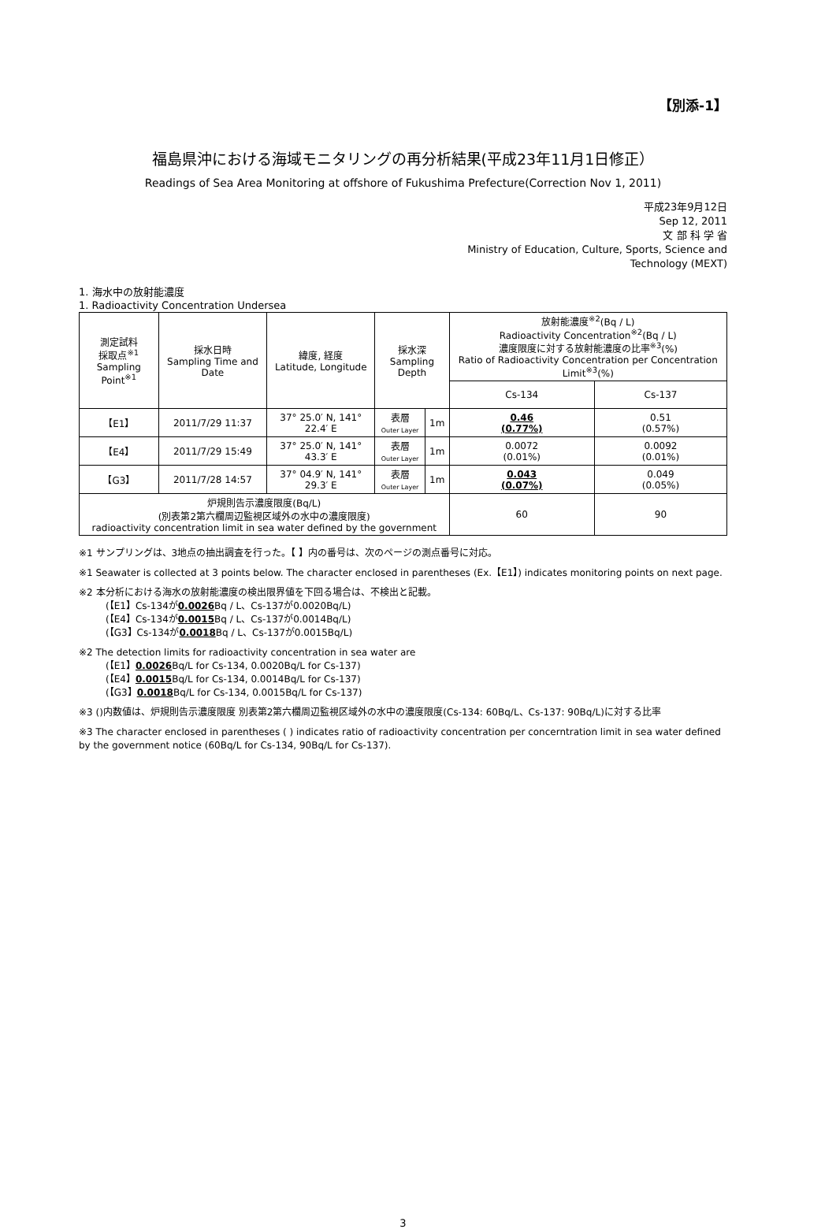【別添-1】
福島県沖における海域モニタリングの再分析結果(平成23年11月1日修正）
Readings of Sea Area Monitoring at offshore of Fukushima Prefecture(Correction Nov 1, 2011)
平成23年9月12日
Sep 12, 2011
文 部 科 学 省
Ministry of Education, Culture, Sports, Science and
Technology (MEXT)
1. 海水中の放射能濃度
1. Radioactivity Concentration Undersea
| 測定試料 採取点<sup>※1</sup> Sampling Point<sup>※1</sup> | 採水日時 Sampling Time and Date | 緯度, 経度 Latitude, Longitude | 採水深 Sampling Depth | | 放射能濃度<sup>※2</sup>(Bq / L) Radioactivity Concentration<sup>※2</sup>(Bq / L) 濃度限度に対する放射能濃度の比率<sup>※3</sup>(%) Ratio of Radioactivity Concentration per Concentration Limit<sup>※3</sup>(%) | |
| --- | --- | --- | --- | --- | --- | --- |
| | | | | | Cs-134 | Cs-137 |
| 【E1】 | 2011/7/29 11:37 | 37° 25.0′ N, 141° 22.4′ E | 表層 Outer Layer | 1m | 0.46 (0.77%) | 0.51 (0.57%) |
| 【E4】 | 2011/7/29 15:49 | 37° 25.0′ N, 141° 43.3′ E | 表層 Outer Layer | 1m | 0.0072 (0.01%) | 0.0092 (0.01%) |
| 【G3】 | 2011/7/28 14:57 | 37° 04.9′ N, 141° 29.3′ E | 表層 Outer Layer | 1m | 0.043 (0.07%) | 0.049 (0.05%) |
| 炉規則告示濃度限度(Bq/L) (別表第2第六欄周辺監視区域外の水中の濃度限度) radioactivity concentration limit in sea water defined by the government | | | | | 60 | 90 |
※1 サンプリングは、3地点の抽出調査を行った。【 】内の番号は、次のページの測点番号に対応。
※1 Seawater is collected at 3 points below. The character enclosed in parentheses (Ex.【E1】) indicates monitoring points on next page.
※2 本分析における海水の放射能濃度の検出限界値を下回る場合は、不検出と記載。
(【E1】Cs-134が0.0026 Bq / L、Cs-137が0.0020Bq/L)
(【E4】Cs-134が0.0015 Bq / L、Cs-137が0.0014Bq/L)
(【G3】Cs-134が0.0018 Bq / L、Cs-137が0.0015Bq/L)
※2 The detection limits for radioactivity concentration in sea water are
(【E1】0.0026 Bq/L for Cs-134, 0.0020Bq/L for Cs-137)
(【E4】0.0015 Bq/L for Cs-134, 0.0014Bq/L for Cs-137)
(【G3】0.0018 Bq/L for Cs-134, 0.0015Bq/L for Cs-137)
※3 ()内数値は、炉規則告示濃度限度 別表第2第六欄周辺監視区域外の水中の濃度限度(Cs-134: 60Bq/L、Cs-137: 90Bq/L)に対する比率
※3 The character enclosed in parentheses ( ) indicates ratio of radioactivity concentration per concerntration limit in sea water defined by the government notice (60Bq/L for Cs-134, 90Bq/L for Cs-137).
3